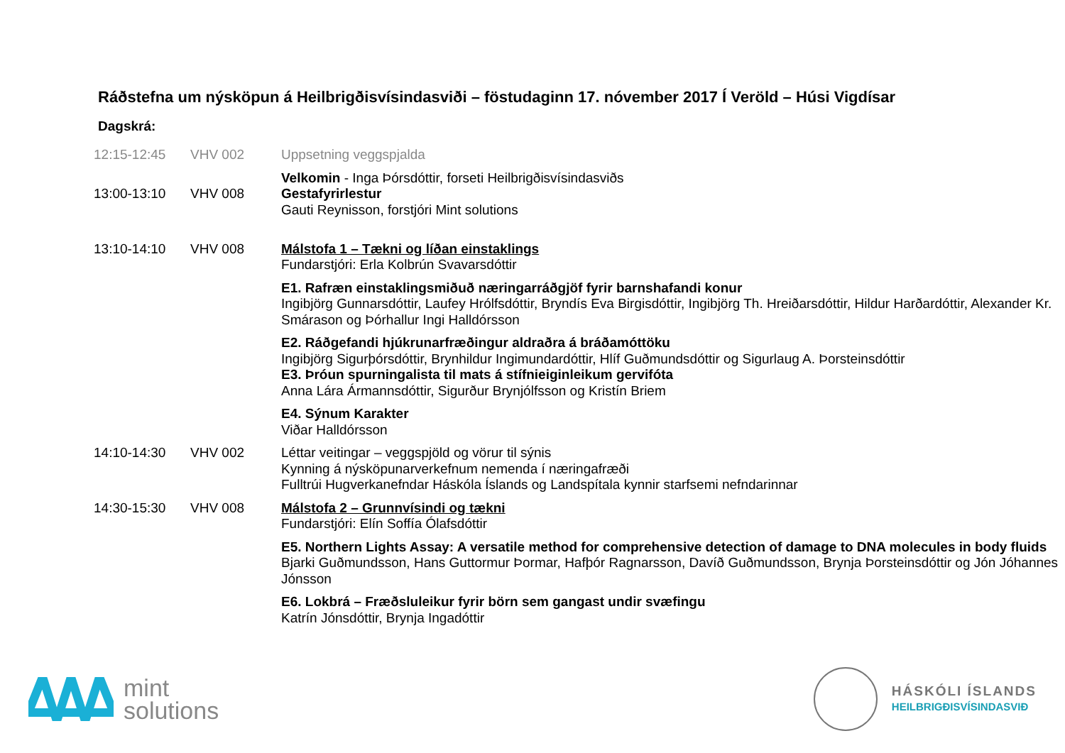Ráðstefna um nýsköpun á Heilbrigðisvísindasviði – föstudaginn 17. nóvember 2017 Í Veröld – Húsi Vigdísar
Dagskrá:
| 12:15-12:45 | VHV 002 | Uppsetning veggspjalda |
| 13:00-13:10 | VHV 008 | Velkomin - Inga Þórsdóttir, forseti Heilbrigðisvísindasviðs Gestafyrirlestur Gauti Reynisson, forstjóri Mint solutions |
| 13:10-14:10 | VHV 008 | Málstofa 1 – Tækni og líðan einstaklings Fundarstjóri: Erla Kolbrún Svavarsdóttir |
| | | E1. Rafræn einstaklingsmiðuð næringarráðgjöf fyrir barnshafandi konur Ingibjörg Gunnarsdóttir, Laufey Hrólfsdóttir, Bryndís Eva Birgisdóttir, Ingibjörg Th. Hreiðarsdóttir, Hildur Harðardóttir, Alexander Kr. Smárason og Þórhallur Ingi Halldórsson |
| | | E2. Ráðgefandi hjúkrunarfræðingur aldraðra á bráðamóttöku Ingibjörg Sigurþórsdóttir, Brynhildur Ingimundardóttir, Hlíf Guðmundsdóttir og Sigurlaug A. Þorsteinsdóttir E3. Þróun spurningalista til mats á stífnieiginleikum gervifóta Anna Lára Ármannsdóttir, Sigurður Brynjólfsson og Kristín Briem |
| | | E4. Sýnum Karakter Viðar Halldórsson |
| 14:10-14:30 | VHV 002 | Léttar veitingar – veggspjöld og vörur til sýnis Kynning á nýsköpunarverkefnum nemenda í næringafræði Fulltrúi Hugverkanefndar Háskóla Íslands og Landspítala kynnir starfsemi nefndarinnar |
| 14:30-15:30 | VHV 008 | Málstofa 2 – Grunnvísindi og tækni Fundarstjóri: Elín Soffía Ólafsdóttir |
| | | E5. Northern Lights Assay: A versatile method for comprehensive detection of damage to DNA molecules in body fluids Bjarki Guðmundsson, Hans Guttormur Þormar, Hafþór Ragnarsson, Davíð Guðmundsson, Brynja Þorsteinsdóttir og Jón Jóhannes Jónsson |
| | | E6. Lokbrá – Fræðsluleikur fyrir börn sem gangast undir svæfingu Katrín Jónsdóttir, Brynja Ingadóttir |
mint
solutions
HÁSKÓLI ÍSLANDS
HEILBRIGÐISVÍSINDASVIÐ